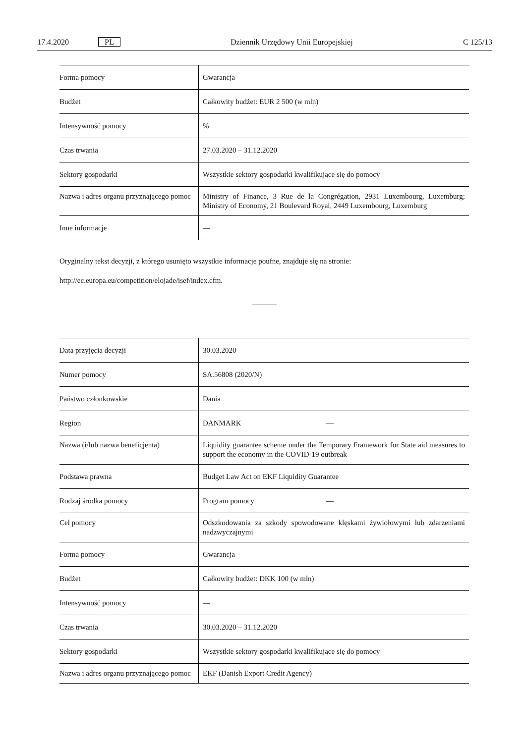17.4.2020 PL Dziennik Urzędowy Unii Europejskiej C 125/13
| Forma pomocy | Gwarancja |
| Budżet | Całkowity budżet: EUR 2 500 (w mln) |
| Intensywność pomocy | % |
| Czas trwania | 27.03.2020 – 31.12.2020 |
| Sektory gospodarki | Wszystkie sektory gospodarki kwalifikujące się do pomocy |
| Nazwa i adres organu przyznającego pomoc | Ministry of Finance, 3 Rue de la Congrégation, 2931 Luxembourg, Luxemburg; Ministry of Economy, 21 Boulevard Royal, 2449 Luxembourg, Luxemburg |
| Inne informacje | — |
Oryginalny tekst decyzji, z którego usunięto wszystkie informacje poufne, znajduje się na stronie:
http://ec.europa.eu/competition/elojade/isef/index.cfm.
| Data przyjęcia decyzji | 30.03.2020 | |
| Numer pomocy | SA.56808 (2020/N) | |
| Państwo członkowskie | Dania | |
| Region | DANMARK | — |
| Nazwa (i/lub nazwa beneficjenta) | Liquidity guarantee scheme under the Temporary Framework for State aid measures to support the economy in the COVID-19 outbreak | |
| Podstawa prawna | Budget Law Act on EKF Liquidity Guarantee | |
| Rodzaj środka pomocy | Program pomocy | — |
| Cel pomocy | Odszkodowania za szkody spowodowane klęskami żywiołowymi lub zdarzeniami nadzwyczajnymi | |
| Forma pomocy | Gwarancja | |
| Budżet | Całkowity budżet: DKK 100 (w mln) | |
| Intensywność pomocy | — | |
| Czas trwania | 30.03.2020 – 31.12.2020 | |
| Sektory gospodarki | Wszystkie sektory gospodarki kwalifikujące się do pomocy | |
| Nazwa i adres organu przyznającego pomoc | EKF (Danish Export Credit Agency) | |